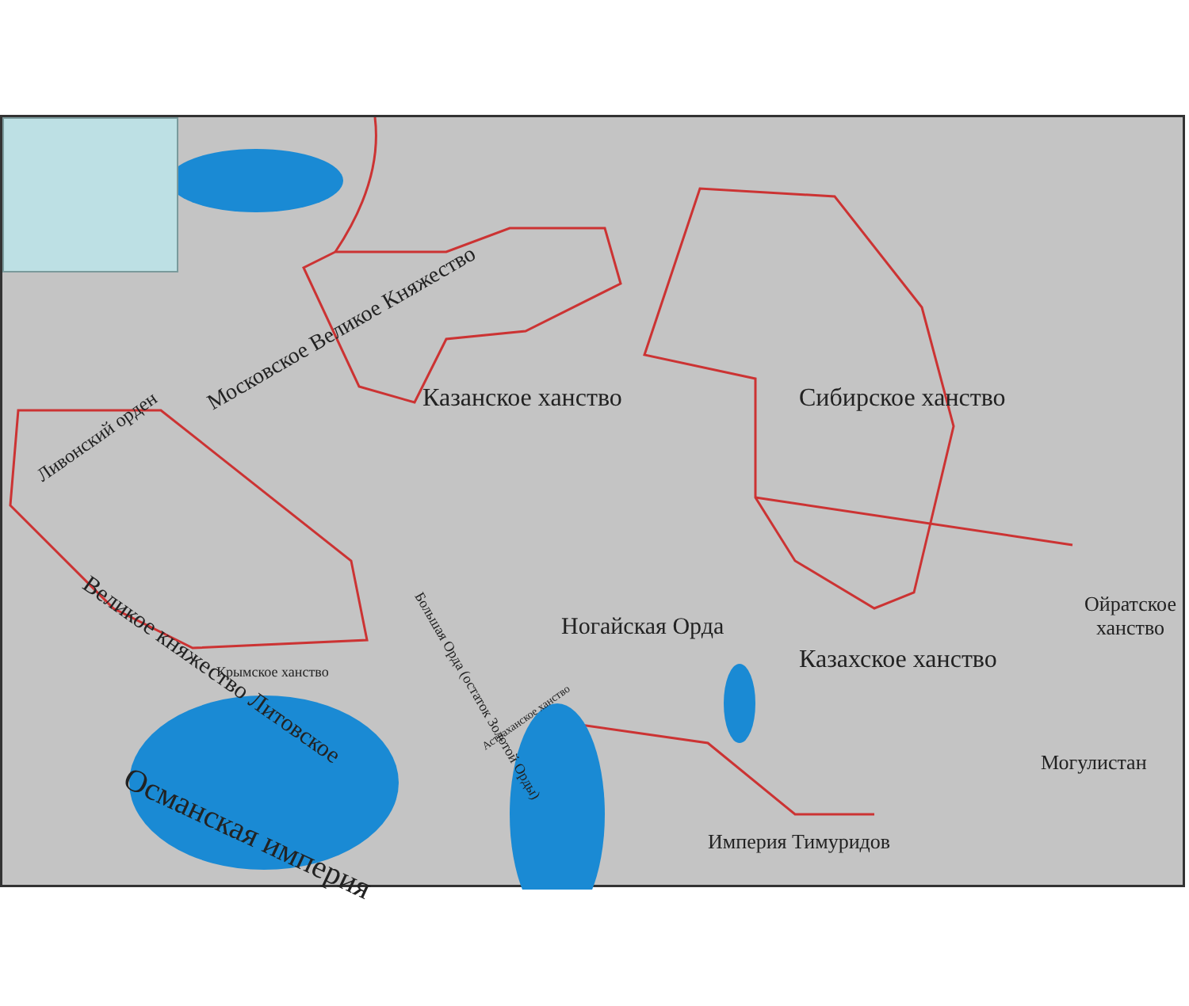Московское Великое Княжество
Ливонский орден
Казанское ханство Сибирское ханство
Великое княжество Литовское Крымское ханство
Большая Орда (остаток Золотой Орды)
Астраханское ханство
Ногайская Орда
Ойратское
ханство
Казахское ханство
Могулистан
Османская империя Империя Тимуридов